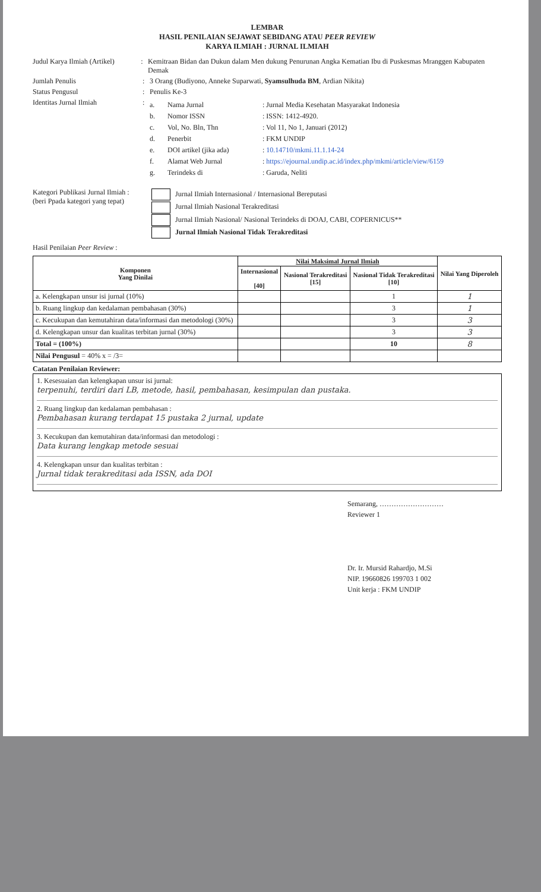LEMBAR
HASIL PENILAIAN SEJAWAT SEBIDANG ATAU PEER REVIEW
KARYA ILMIAH : JURNAL ILMIAH
Judul Karya Ilmiah (Artikel)
: Kemitraan Bidan dan Dukun dalam Men dukung Penurunan Angka Kematian Ibu di Puskesmas Mranggen Kabupaten Demak
Jumlah Penulis : 3 Orang (Budiyono, Anneke Suparwati, Syamsulhuda BM, Ardian Nikita)
Status Pengusul : Penulis Ke-3
Identitas Jurnal Ilmiah :
a. Nama Jurnal : Jurnal Media Kesehatan Masyarakat Indonesia
b. Nomor ISSN : ISSN: 1412-4920.
c. Vol, No. Bln, Thn : Vol 11, No 1, Januari (2012)
d. Penerbit : FKM UNDIP
e. DOI artikel (jika ada) : 10.14710/mkmi.11.1.14-24
f. Alamat Web Jurnal : https://ejournal.undip.ac.id/index.php/mkmi/article/view/6159
g. Terindeks di : Garuda, Neliti
Kategori Publikasi Jurnal Ilmiah :
(beri Ppada kategori yang tepat)
Jurnal Ilmiah Internasional / Internasional Bereputasi
Jurnal Ilmiah Nasional Terakreditasi
Jurnal Ilmiah Nasional/ Nasional Terindeks di DOAJ, CABI, COPERNICUS**
Jurnal Ilmiah Nasional Tidak Terakreditasi
Hasil Penilaian Peer Review :
| Komponen Yang Dinilai | Nilai Maksimal Jurnal Ilmiah | | | Nilai Yang Diperoleh |
| --- | --- | --- | --- | --- |
| | Internasional [40] | Nasional Terakreditasi [15] | Nasional Tidak Terakreditasi [10] | |
| a. Kelengkapan unsur isi jurnal (10%) | | | 1 | 1 |
| b. Ruang lingkup dan kedalaman pembahasan (30%) | | | 3 | 1 |
| c. Kecukupan dan kemutahiran data/informasi dan metodologi (30%) | | | 3 | 3 |
| d. Kelengkapan unsur dan kualitas terbitan jurnal (30%) | | | 3 | 3 |
| Total = (100%) | | | 10 | 8 |
| Nilai Pengusul = 40% x = /3= | | | | |
Catatan Penilaian Reviewer:
1. Kesesuaian dan kelengkapan unsur isi jurnal:
terpenuhi, terdiri dari LB, metode, hasil, pembahasan, kesimpulan dan pustaka.
2. Ruang lingkup dan kedalaman pembahasan :
Pembahasan kurang terdapat 15 pustaka 2 jurnal, update
3. Kecukupan dan kemutahiran data/informasi dan metodologi :
Data kurang lengkap metode sesuai
4. Kelengkapan unsur dan kualitas terbitan :
Jurnal tidak terakreditasi ada ISSN, ada DOI
Semarang, ………………………
Reviewer 1
Dr. Ir. Mursid Rahardjo, M.Si
NIP. 19660826 199703 1 002
Unit kerja : FKM UNDIP